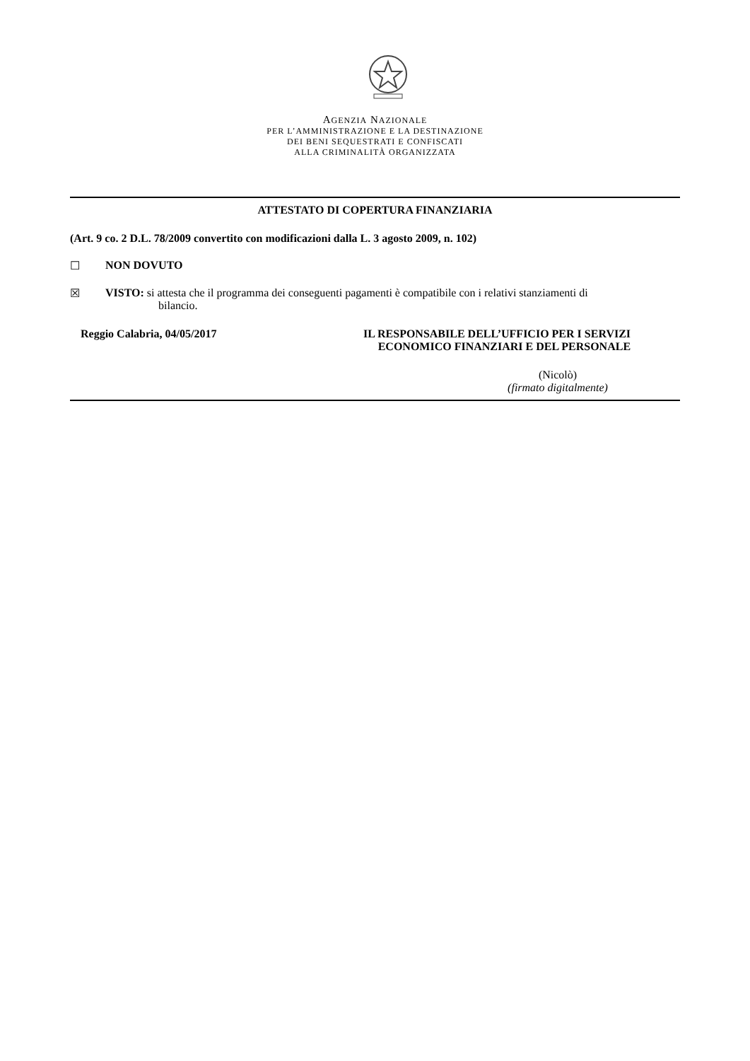AGENZIA NAZIONALE
PER L’AMMINISTRAZIONE E LA DESTINAZIONE
DEI BENI SEQUESTRATI E CONFISCATI
ALLA CRIMINALITÀ ORGANIZZATA
ATTESTATO DI COPERTURA FINANZIARIA
(Art. 9 co. 2 D.L. 78/2009 convertito con modificazioni dalla L. 3 agosto 2009, n. 102)
☐ NON DOVUTO
☒ VISTO: si attesta che il programma dei conseguenti pagamenti è compatibile con i relativi stanziamenti di
bilancio.
Reggio Calabria, 04/05/2017 IL RESPONSABILE DELL’UFFICIO PER I SERVIZI
ECONOMICO FINANZIARI E DEL PERSONALE
(Nicolò)
(firmato digitalmente)